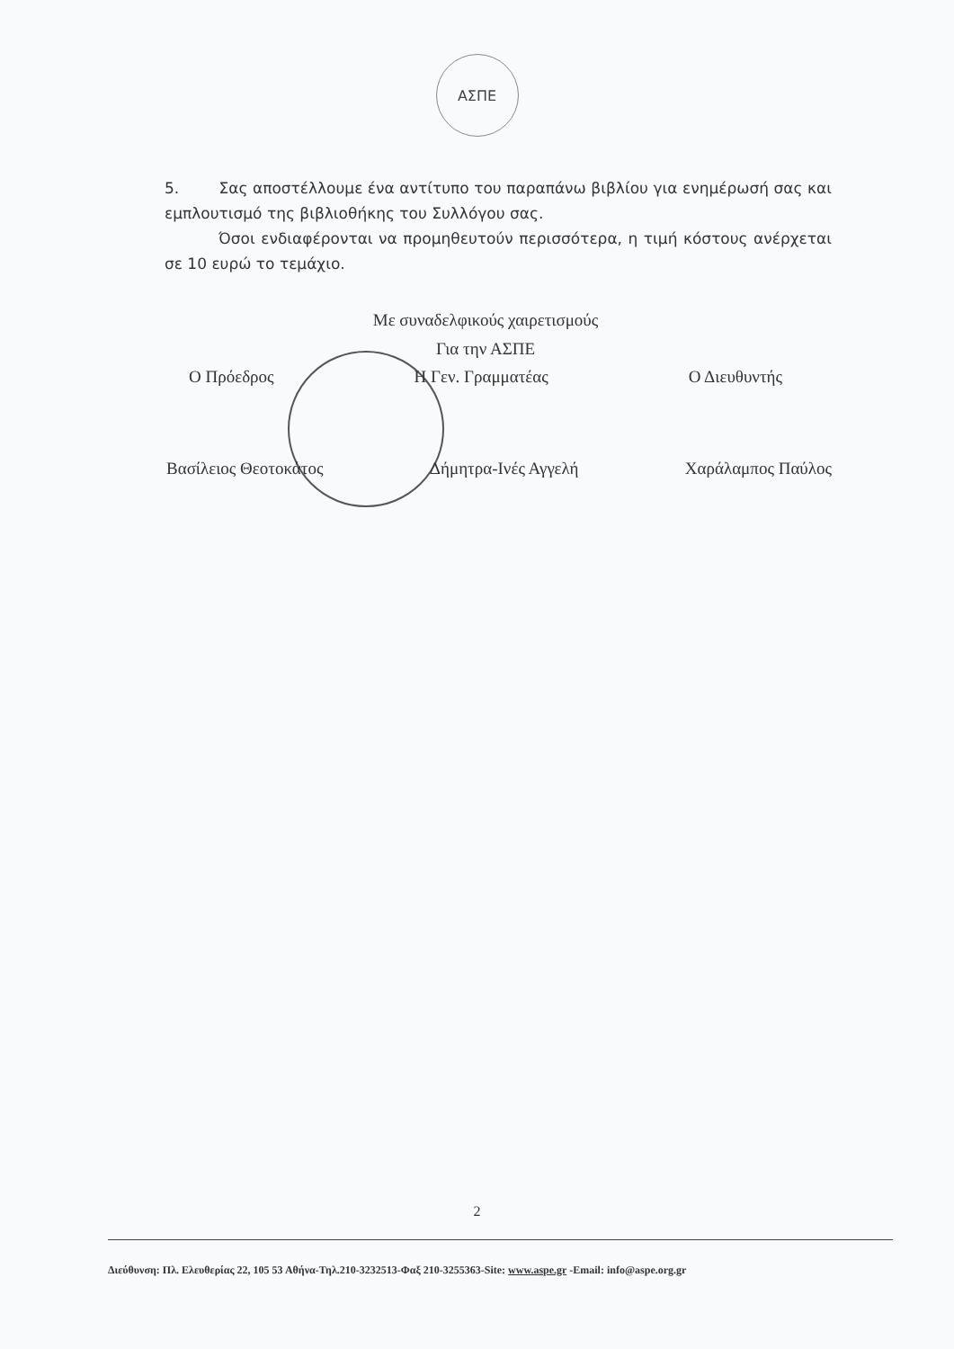ΑΣΠΕ
5. Σας αποστέλλουμε ένα αντίτυπο του παραπάνω βιβλίου για ενημέρωσή σας και εμπλουτισμό της βιβλιοθήκης του Συλλόγου σας.
Όσοι ενδιαφέρονται να προμηθευτούν περισσότερα, η τιμή κόστους ανέρχεται σε 10 ευρώ το τεμάχιο.
Με συναδελφικούς χαιρετισμούς
Για την ΑΣΠΕ
Ο Πρόεδρος Η Γεν. Γραμματέας Ο Διευθυντής
Βασίλειος Θεοτοκάτος Δήμητρα-Ινές Αγγελή Χαράλαμπος Παύλος
2
Διεύθυνση: Πλ. Ελευθερίας 22, 105 53 Αθήνα-Τηλ.210-3232513-Φαξ 210-3255363-Site: www.aspe.gr -Email: info@aspe.org.gr